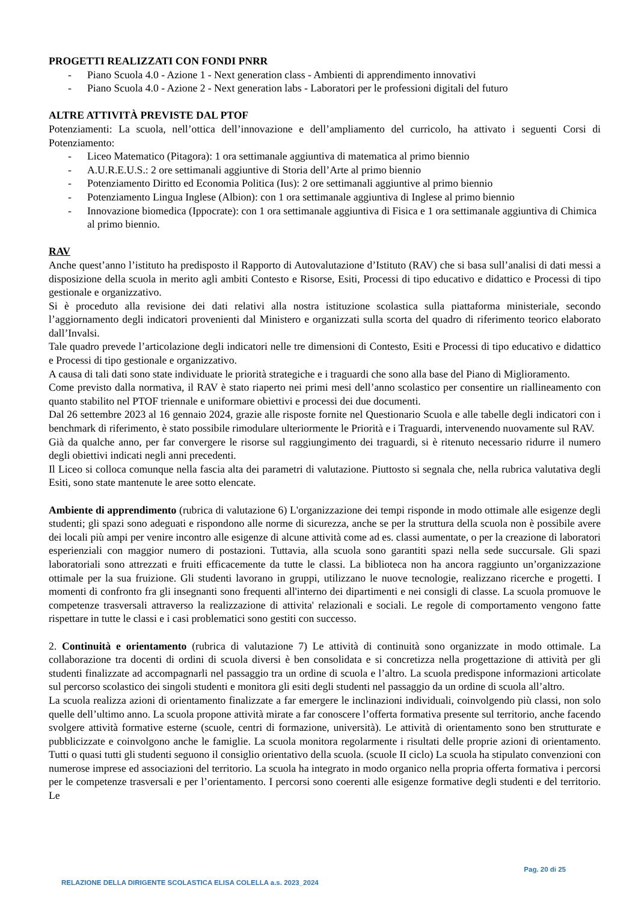PROGETTI REALIZZATI CON FONDI PNRR
- Piano Scuola 4.0 - Azione 1 - Next generation class - Ambienti di apprendimento innovativi
- Piano Scuola 4.0 - Azione 2 - Next generation labs - Laboratori per le professioni digitali del futuro
ALTRE ATTIVITÀ PREVISTE DAL PTOF
Potenziamenti: La scuola, nell’ottica dell’innovazione e dell’ampliamento del curricolo, ha attivato i seguenti Corsi di Potenziamento:
- Liceo Matematico (Pitagora): 1 ora settimanale aggiuntiva di matematica al primo biennio
- A.U.R.E.U.S.: 2 ore settimanali aggiuntive di Storia dell’Arte al primo biennio
- Potenziamento Diritto ed Economia Politica (Ius): 2 ore settimanali aggiuntive al primo biennio
- Potenziamento Lingua Inglese (Albion): con 1 ora settimanale aggiuntiva di Inglese al primo biennio
- Innovazione biomedica (Ippocrate): con 1 ora settimanale aggiuntiva di Fisica e 1 ora settimanale aggiuntiva di Chimica al primo biennio.
RAV
Anche quest’anno l’istituto ha predisposto il Rapporto di Autovalutazione d’Istituto (RAV) che si basa sull’analisi di dati messi a disposizione della scuola in merito agli ambiti Contesto e Risorse, Esiti, Processi di tipo educativo e didattico e Processi di tipo gestionale e organizzativo.
Si è proceduto alla revisione dei dati relativi alla nostra istituzione scolastica sulla piattaforma ministeriale, secondo l’aggiornamento degli indicatori provenienti dal Ministero e organizzati sulla scorta del quadro di riferimento teorico elaborato dall’Invalsi.
Tale quadro prevede l’articolazione degli indicatori nelle tre dimensioni di Contesto, Esiti e Processi di tipo educativo e didattico e Processi di tipo gestionale e organizzativo.
A causa di tali dati sono state individuate le priorità strategiche e i traguardi che sono alla base del Piano di Miglioramento.
Come previsto dalla normativa, il RAV è stato riaperto nei primi mesi dell’anno scolastico per consentire un riallineamento con quanto stabilito nel PTOF triennale e uniformare obiettivi e processi dei due documenti.
Dal 26 settembre 2023 al 16 gennaio 2024, grazie alle risposte fornite nel Questionario Scuola e alle tabelle degli indicatori con i benchmark di riferimento, è stato possibile rimodulare ulteriormente le Priorità e i Traguardi, intervenendo nuovamente sul RAV.
Già da qualche anno, per far convergere le risorse sul raggiungimento dei traguardi, si è ritenuto necessario ridurre il numero degli obiettivi indicati negli anni precedenti.
Il Liceo si colloca comunque nella fascia alta dei parametri di valutazione. Piuttosto si segnala che, nella rubrica valutativa degli Esiti, sono state mantenute le aree sotto elencate.
Ambiente di apprendimento (rubrica di valutazione 6) L'organizzazione dei tempi risponde in modo ottimale alle esigenze degli studenti; gli spazi sono adeguati e rispondono alle norme di sicurezza, anche se per la struttura della scuola non è possibile avere dei locali più ampi per venire incontro alle esigenze di alcune attività come ad es. classi aumentate, o per la creazione di laboratori esperienziali con maggior numero di postazioni. Tuttavia, alla scuola sono garantiti spazi nella sede succursale. Gli spazi laboratoriali sono attrezzati e fruiti efficacemente da tutte le classi. La biblioteca non ha ancora raggiunto un’organizzazione ottimale per la sua fruizione. Gli studenti lavorano in gruppi, utilizzano le nuove tecnologie, realizzano ricerche e progetti. I momenti di confronto fra gli insegnanti sono frequenti all'interno dei dipartimenti e nei consigli di classe. La scuola promuove le competenze trasversali attraverso la realizzazione di attivita' relazionali e sociali. Le regole di comportamento vengono fatte rispettare in tutte le classi e i casi problematici sono gestiti con successo.
2. Continuità e orientamento (rubrica di valutazione 7) Le attività di continuità sono organizzate in modo ottimale. La collaborazione tra docenti di ordini di scuola diversi è ben consolidata e si concretizza nella progettazione di attività per gli studenti finalizzate ad accompagnarli nel passaggio tra un ordine di scuola e l’altro. La scuola predispone informazioni articolate sul percorso scolastico dei singoli studenti e monitora gli esiti degli studenti nel passaggio da un ordine di scuola all’altro.
La scuola realizza azioni di orientamento finalizzate a far emergere le inclinazioni individuali, coinvolgendo più classi, non solo quelle dell’ultimo anno. La scuola propone attività mirate a far conoscere l’offerta formativa presente sul territorio, anche facendo svolgere attività formative esterne (scuole, centri di formazione, università). Le attività di orientamento sono ben strutturate e pubblicizzate e coinvolgono anche le famiglie. La scuola monitora regolarmente i risultati delle proprie azioni di orientamento. Tutti o quasi tutti gli studenti seguono il consiglio orientativo della scuola. (scuole II ciclo) La scuola ha stipulato convenzioni con numerose imprese ed associazioni del territorio. La scuola ha integrato in modo organico nella propria offerta formativa i percorsi per le competenze trasversali e per l’orientamento. I percorsi sono coerenti alle esigenze formative degli studenti e del territorio. Le
Pag. 20 di 25
RELAZIONE DELLA DIRIGENTE SCOLASTICA ELISA COLELLA a.s. 2023_2024